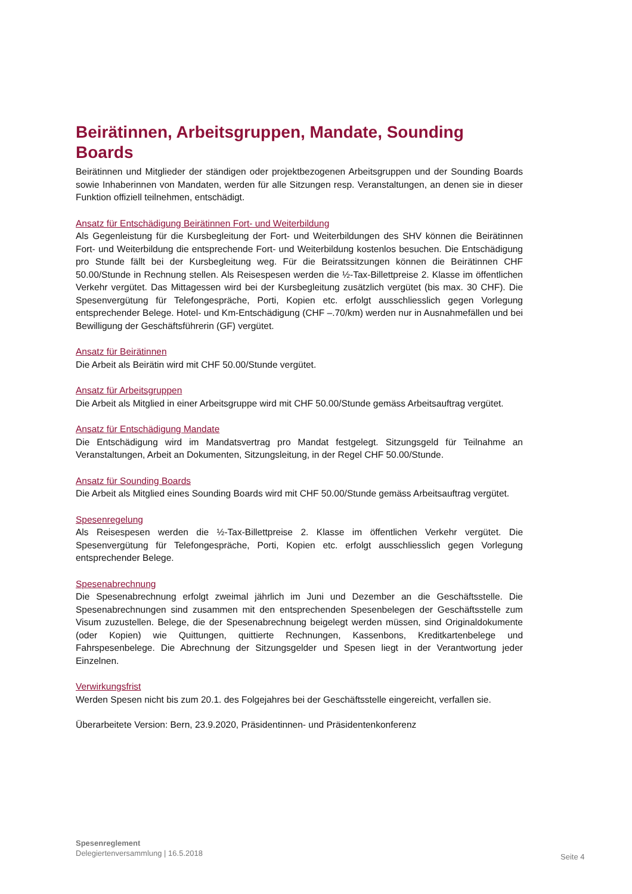Beirätinnen, Arbeitsgruppen, Mandate, Sounding Boards
Beirätinnen und Mitglieder der ständigen oder projektbezogenen Arbeitsgruppen und der Sounding Boards sowie Inhaberinnen von Mandaten, werden für alle Sitzungen resp. Veranstaltungen, an denen sie in dieser Funktion offiziell teilnehmen, entschädigt.
Ansatz für Entschädigung Beirätinnen Fort- und Weiterbildung
Als Gegenleistung für die Kursbegleitung der Fort- und Weiterbildungen des SHV können die Beirätinnen Fort- und Weiterbildung die entsprechende Fort- und Weiterbildung kostenlos besuchen. Die Entschädigung pro Stunde fällt bei der Kursbegleitung weg. Für die Beiratssitzungen können die Beirätinnen CHF 50.00/Stunde in Rechnung stellen. Als Reisespesen werden die ½-Tax-Billettpreise 2. Klasse im öffentlichen Verkehr vergütet. Das Mittagessen wird bei der Kursbegleitung zusätzlich vergütet (bis max. 30 CHF). Die Spesenvergütung für Telefongespräche, Porti, Kopien etc. erfolgt ausschliesslich gegen Vorlegung entsprechender Belege. Hotel- und Km-Entschädigung (CHF –.70/km) werden nur in Ausnahmefällen und bei Bewilligung der Geschäftsführerin (GF) vergütet.
Ansatz für Beirätinnen
Die Arbeit als Beirätin wird mit CHF 50.00/Stunde vergütet.
Ansatz für Arbeitsgruppen
Die Arbeit als Mitglied in einer Arbeitsgruppe wird mit CHF 50.00/Stunde gemäss Arbeitsauftrag vergütet.
Ansatz für Entschädigung Mandate
Die Entschädigung wird im Mandatsvertrag pro Mandat festgelegt. Sitzungsgeld für Teilnahme an Veranstaltungen, Arbeit an Dokumenten, Sitzungsleitung, in der Regel CHF 50.00/Stunde.
Ansatz für Sounding Boards
Die Arbeit als Mitglied eines Sounding Boards wird mit CHF 50.00/Stunde gemäss Arbeitsauftrag vergütet.
Spesenregelung
Als Reisespesen werden die ½-Tax-Billettpreise 2. Klasse im öffentlichen Verkehr vergütet. Die Spesenvergütung für Telefongespräche, Porti, Kopien etc. erfolgt ausschliesslich gegen Vorlegung entsprechender Belege.
Spesenabrechnung
Die Spesenabrechnung erfolgt zweimal jährlich im Juni und Dezember an die Geschäftsstelle. Die Spesenabrechnungen sind zusammen mit den entsprechenden Spesenbelegen der Geschäftsstelle zum Visum zuzustellen. Belege, die der Spesenabrechnung beigelegt werden müssen, sind Originaldokumente (oder Kopien) wie Quittungen, quittierte Rechnungen, Kassenbons, Kreditkartenbelege und Fahrspesenbelege. Die Abrechnung der Sitzungsgelder und Spesen liegt in der Verantwortung jeder Einzelnen.
Verwirkungsfrist
Werden Spesen nicht bis zum 20.1. des Folgejahres bei der Geschäftsstelle eingereicht, verfallen sie.
Überarbeitete Version: Bern, 23.9.2020, Präsidentinnen- und Präsidentenkonferenz
Spesenreglement
Delegiertenversammlung | 16.5.2018
Seite 4